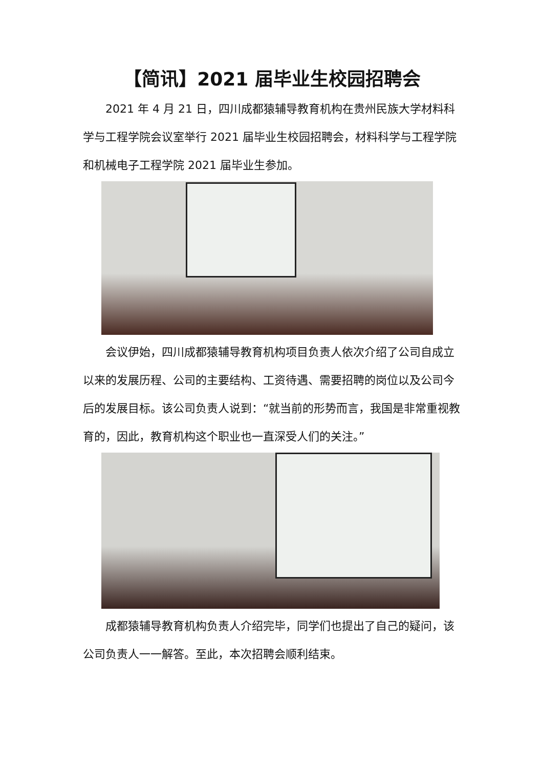【简讯】2021 届毕业生校园招聘会
2021 年 4 月 21 日，四川成都猿辅导教育机构在贵州民族大学材料科学与工程学院会议室举行 2021 届毕业生校园招聘会，材料科学与工程学院和机械电子工程学院 2021 届毕业生参加。
会议伊始，四川成都猿辅导教育机构项目负责人依次介绍了公司自成立以来的发展历程、公司的主要结构、工资待遇、需要招聘的岗位以及公司今后的发展目标。该公司负责人说到：“就当前的形势而言，我国是非常重视教育的，因此，教育机构这个职业也一直深受人们的关注。”
成都猿辅导教育机构负责人介绍完毕，同学们也提出了自己的疑问，该公司负责人一一解答。至此，本次招聘会顺利结束。